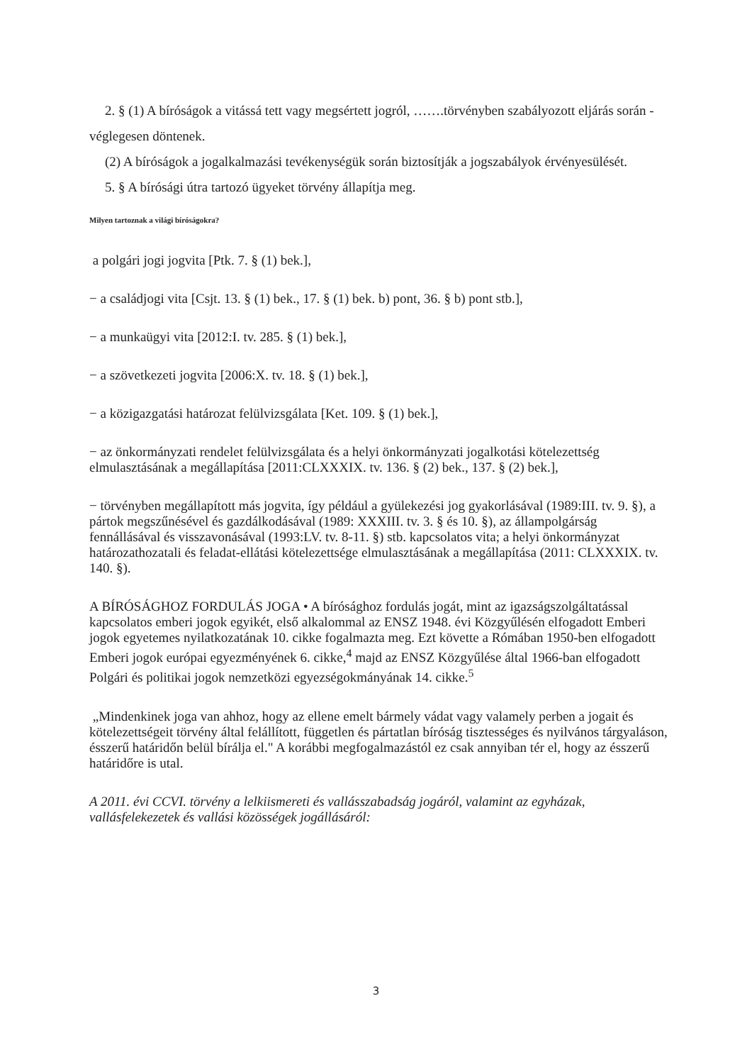2. § (1) A bíróságok a vitássá tett vagy megsértett jogról, …….törvényben szabályozott eljárás során - véglegesen döntenek.
(2) A bíróságok a jogalkalmazási tevékenységük során biztosítják a jogszabályok érvényesülését.
5. § A bírósági útra tartozó ügyeket törvény állapítja meg.
Milyen tartoznak a világi bíróságokra?
a polgári jogi jogvita [Ptk. 7. § (1) bek.],
− a családjogi vita [Csjt. 13. § (1) bek., 17. § (1) bek. b) pont, 36. § b) pont stb.],
− a munkaügyi vita [2012:I. tv. 285. § (1) bek.],
− a szövetkezeti jogvita [2006:X. tv. 18. § (1) bek.],
− a közigazgatási határozat felülvizsgálata [Ket. 109. § (1) bek.],
− az önkormányzati rendelet felülvizsgálata és a helyi önkormányzati jogalkotási kötelezettség elmulasztásának a megállapítása [2011:CLXXXIX. tv. 136. § (2) bek., 137. § (2) bek.],
− törvényben megállapított más jogvita, így például a gyülekezési jog gyakorlásával (1989:III. tv. 9. §), a pártok megszűnésével és gazdálkodásával (1989: XXXIII. tv. 3. § és 10. §), az állampolgárság fennállásával és visszavonásával (1993:LV. tv. 8-11. §) stb. kapcsolatos vita; a helyi önkormányzat határozathozatali és feladat-ellátási kötelezettsége elmulasztásának a megállapítása (2011: CLXXXIX. tv. 140. §).
A BÍRÓSÁGHOZ FORDULÁS JOGA • A bírósághoz fordulás jogát, mint az igazságszolgáltatással kapcsolatos emberi jogok egyikét, első alkalommal az ENSZ 1948. évi Közgyűlésén elfogadott Emberi jogok egyetemes nyilatkozatának 10. cikke fogalmazta meg. Ezt követte a Rómában 1950-ben elfogadott Emberi jogok európai egyezményének 6. cikke,<sup>4</sup> majd az ENSZ Közgyűlése által 1966-ban elfogadott Polgári és politikai jogok nemzetközi egyezségokmányának 14. cikke.<sup>5</sup>
„Mindenkinek joga van ahhoz, hogy az ellene emelt bármely vádat vagy valamely perben a jogait és kötelezettségeit törvény által felállított, független és pártatlan bíróság tisztességes és nyilvános tárgyaláson, ésszerű határidőn belül bírálja el." A korábbi megfogalmazástól ez csak annyiban tér el, hogy az ésszerű határidőre is utal.
A 2011. évi CCVI. törvény a lelkiismereti és vallásszabadság jogáról, valamint az egyházak, vallásfelekezetek és vallási közösségek jogállásáról:
3